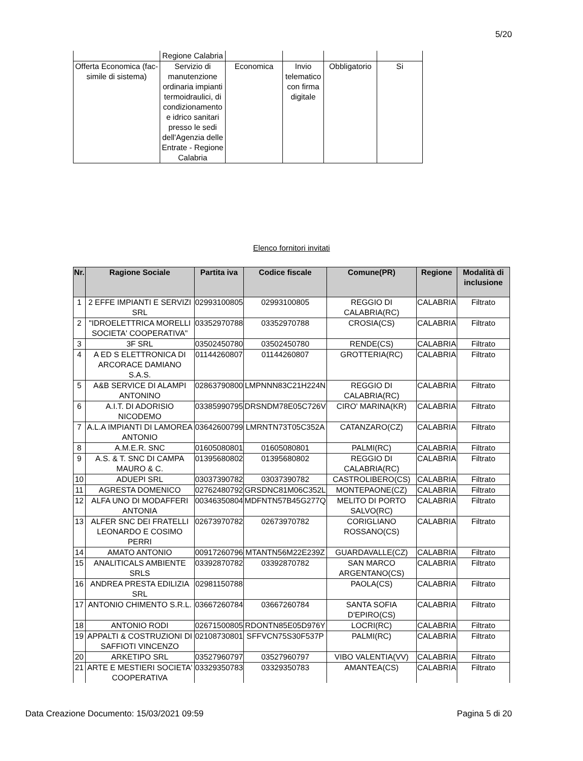5/20
| | Regione Calabria | | | | |
| Offerta Economica (fac-simile di sistema) | Servizio di manutenzione ordinaria impianti termoidraulici, di condizionamento e idrico sanitari presso le sedi dell'Agenzia delle Entrate - Regione Calabria | Economica | Invio telematico con firma digitale | Obbligatorio | Si |
Elenco fornitori invitati
| Nr. | Ragione Sociale | Partita iva | Codice fiscale | Comune(PR) | Regione | Modalità di inclusione |
| --- | --- | --- | --- | --- | --- | --- |
| 1 | 2 EFFE IMPIANTI E SERVIZI SRL | 02993100805 | 02993100805 | REGGIO DI CALABRIA(RC) | CALABRIA | Filtrato |
| 2 | "IDROELETTRICA MORELLI SOCIETA' COOPERATIVA" | 03352970788 | 03352970788 | CROSIA(CS) | CALABRIA | Filtrato |
| 3 | 3F SRL | 03502450780 | 03502450780 | RENDE(CS) | CALABRIA | Filtrato |
| 4 | A ED S ELETTRONICA DI ARCORACE DAMIANO S.A.S. | 01144260807 | 01144260807 | GROTTERIA(RC) | CALABRIA | Filtrato |
| 5 | A&B SERVICE DI ALAMPI ANTONINO | 02863790800 | LMPNNN83C21H224N | REGGIO DI CALABRIA(RC) | CALABRIA | Filtrato |
| 6 | A.I.T. DI ADORISIO NICODEMO | 03385990795 | DRSNDM78E05C726V | CIRO' MARINA(KR) | CALABRIA | Filtrato |
| 7 | A.L.A IMPIANTI DI LAMOREA ANTONIO | 03642600799 | LMRNTN73T05C352A | CATANZARO(CZ) | CALABRIA | Filtrato |
| 8 | A.M.E.R. SNC | 01605080801 | 01605080801 | PALMI(RC) | CALABRIA | Filtrato |
| 9 | A.S. & T. SNC DI CAMPA MAURO & C. | 01395680802 | 01395680802 | REGGIO DI CALABRIA(RC) | CALABRIA | Filtrato |
| 10 | ADUEPI SRL | 03037390782 | 03037390782 | CASTROLIBERO(CS) | CALABRIA | Filtrato |
| 11 | AGRESTA DOMENICO | 02762480792 | GRSDNC81M06C352L | MONTEPAONE(CZ) | CALABRIA | Filtrato |
| 12 | ALFA UNO DI MODAFFERI ANTONIA | 00346350804 | MDFNTN57B45G277Q | MELITO DI PORTO SALVO(RC) | CALABRIA | Filtrato |
| 13 | ALFER SNC DEI FRATELLI LEONARDO E COSIMO PERRI | 02673970782 | 02673970782 | CORIGLIANO ROSSANO(CS) | CALABRIA | Filtrato |
| 14 | AMATO ANTONIO | 00917260796 | MTANTN56M22E239Z | GUARDAVALLE(CZ) | CALABRIA | Filtrato |
| 15 | ANALITICALS AMBIENTE SRLS | 03392870782 | 03392870782 | SAN MARCO ARGENTANO(CS) | CALABRIA | Filtrato |
| 16 | ANDREA PRESTA EDILIZIA SRL | 02981150788 | | PAOLA(CS) | CALABRIA | Filtrato |
| 17 | ANTONIO CHIMENTO S.R.L. | 03667260784 | 03667260784 | SANTA SOFIA D'EPIRO(CS) | CALABRIA | Filtrato |
| 18 | ANTONIO RODI | 02671500805 | RDONTN85E05D976Y | LOCRI(RC) | CALABRIA | Filtrato |
| 19 | APPALTI & COSTRUZIONI DI SAFFIOTI VINCENZO | 02108730801 | SFFVCN75S30F537P | PALMI(RC) | CALABRIA | Filtrato |
| 20 | ARKETIPO SRL | 03527960797 | 03527960797 | VIBO VALENTIA(VV) | CALABRIA | Filtrato |
| 21 | ARTE E MESTIERI SOCIETA' COOPERATIVA | 03329350783 | 03329350783 | AMANTEA(CS) | CALABRIA | Filtrato |
Data Creazione Documento: 15/03/2021 09:59 Pagina 5 di 20